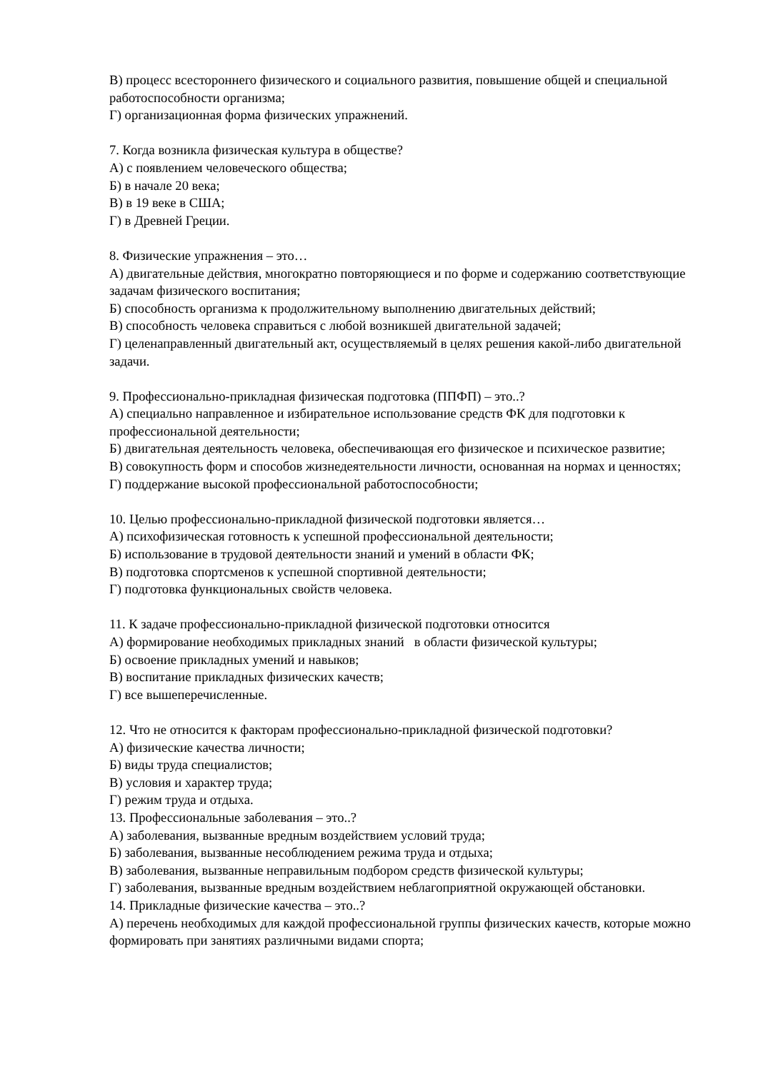В) процесс всестороннего физического и социального развития, повышение общей и специальной работоспособности организма;
Г) организационная форма физических упражнений.
7. Когда возникла физическая культура в обществе?
А) с появлением человеческого общества;
Б) в начале 20 века;
В) в 19 веке в США;
Г) в Древней Греции.
8. Физические упражнения – это…
А) двигательные действия, многократно повторяющиеся и по форме и содержанию соответствующие задачам физического воспитания;
Б) способность организма к продолжительному выполнению двигательных действий;
В) способность человека справиться с любой возникшей двигательной задачей;
Г) целенаправленный двигательный акт, осуществляемый в целях решения какой-либо двигательной задачи.
9. Профессионально-прикладная физическая подготовка (ППФП) – это..?
А) специально направленное и избирательное использование средств ФК для подготовки к профессиональной деятельности;
Б) двигательная деятельность человека, обеспечивающая его физическое и психическое развитие;
В) совокупность форм и способов жизнедеятельности личности, основанная на нормах и ценностях;
Г) поддержание высокой профессиональной работоспособности;
10. Целью профессионально-прикладной физической подготовки является…
А) психофизическая готовность к успешной профессиональной деятельности;
Б) использование в трудовой деятельности знаний и умений в области ФК;
В) подготовка спортсменов к успешной спортивной деятельности;
Г) подготовка функциональных свойств человека.
11. К задаче профессионально-прикладной физической подготовки относится
А) формирование необходимых прикладных знаний в области физической культуры;
Б) освоение прикладных умений и навыков;
В) воспитание прикладных физических качеств;
Г) все вышеперечисленные.
12. Что не относится к факторам профессионально-прикладной физической подготовки?
А) физические качества личности;
Б) виды труда специалистов;
В) условия и характер труда;
Г) режим труда и отдыха.
13. Профессиональные заболевания – это..?
А) заболевания, вызванные вредным воздействием условий труда;
Б) заболевания, вызванные несоблюдением режима труда и отдыха;
В) заболевания, вызванные неправильным подбором средств физической культуры;
Г) заболевания, вызванные вредным воздействием неблагоприятной окружающей обстановки.
14. Прикладные физические качества – это..?
А) перечень необходимых для каждой профессиональной группы физических качеств, которые можно формировать при занятиях различными видами спорта;